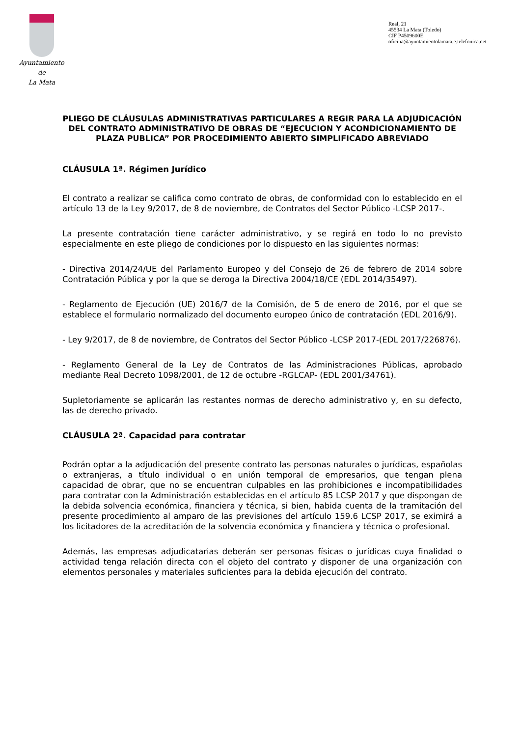Ayuntamiento
de
La Mata
Real, 21
45534 La Mata (Toledo)
CIF P4509600E
oficina@ayuntamientolamata.e.telefonica.net
PLIEGO DE CLÁUSULAS ADMINISTRATIVAS PARTICULARES A REGIR PARA LA ADJUDICACIÓN DEL CONTRATO ADMINISTRATIVO DE OBRAS DE “EJECUCION Y ACONDICIONAMIENTO DE PLAZA PUBLICA” POR PROCEDIMIENTO ABIERTO SIMPLIFICADO ABREVIADO
CLÁUSULA 1ª. Régimen Jurídico
El contrato a realizar se califica como contrato de obras, de conformidad con lo establecido en el artículo 13 de la Ley 9/2017, de 8 de noviembre, de Contratos del Sector Público -LCSP 2017-.
La presente contratación tiene carácter administrativo, y se regirá en todo lo no previsto especialmente en este pliego de condiciones por lo dispuesto en las siguientes normas:
- Directiva 2014/24/UE del Parlamento Europeo y del Consejo de 26 de febrero de 2014 sobre Contratación Pública y por la que se deroga la Directiva 2004/18/CE (EDL 2014/35497).
- Reglamento de Ejecución (UE) 2016/7 de la Comisión, de 5 de enero de 2016, por el que se establece el formulario normalizado del documento europeo único de contratación (EDL 2016/9).
- Ley 9/2017, de 8 de noviembre, de Contratos del Sector Público -LCSP 2017-(EDL 2017/226876).
- Reglamento General de la Ley de Contratos de las Administraciones Públicas, aprobado mediante Real Decreto 1098/2001, de 12 de octubre -RGLCAP- (EDL 2001/34761).
Supletoriamente se aplicarán las restantes normas de derecho administrativo y, en su defecto, las de derecho privado.
CLÁUSULA 2ª. Capacidad para contratar
Podrán optar a la adjudicación del presente contrato las personas naturales o jurídicas, españolas o extranjeras, a título individual o en unión temporal de empresarios, que tengan plena capacidad de obrar, que no se encuentran culpables en las prohibiciones e incompatibilidades para contratar con la Administración establecidas en el artículo 85 LCSP 2017 y que dispongan de la debida solvencia económica, financiera y técnica, si bien, habida cuenta de la tramitación del presente procedimiento al amparo de las previsiones del artículo 159.6 LCSP 2017, se eximirá a los licitadores de la acreditación de la solvencia económica y financiera y técnica o profesional.
Además, las empresas adjudicatarias deberán ser personas físicas o jurídicas cuya finalidad o actividad tenga relación directa con el objeto del contrato y disponer de una organización con elementos personales y materiales suficientes para la debida ejecución del contrato.